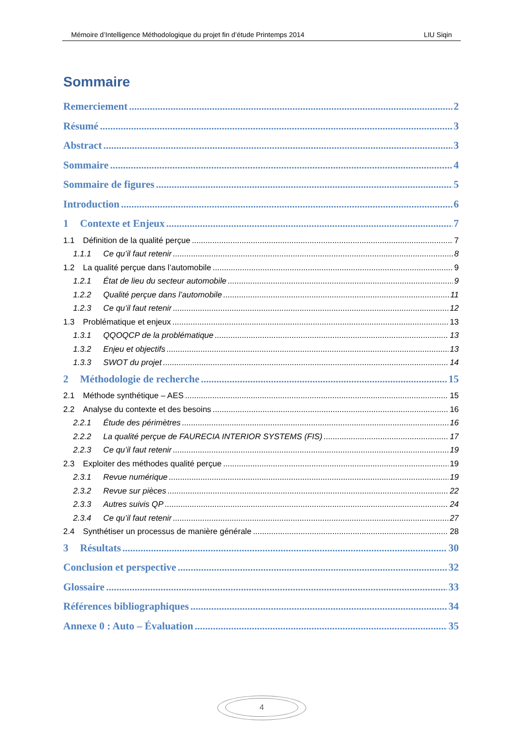Mémoire d’Intelligence Méthodologique du projet fin d’étude Printemps 2014 LIU Siqin
Sommaire
Remerciement 2
Résumé 3
Abstract 3
Sommaire 4
Sommaire de figures 5
Introduction 6
1 Contexte et Enjeux 7
1.1 Définition de la qualité perçue 7
1.1.1 Ce qu’il faut retenir 8
1.2 La qualité perçue dans l’automobile 9
1.2.1 État de lieu du secteur automobile 9
1.2.2 Qualité perçue dans l’automobile 11
1.2.3 Ce qu’il faut retenir 12
1.3 Problématique et enjeux 13
1.3.1 QQOQCP de la problématique 13
1.3.2 Enjeu et objectifs 13
1.3.3 SWOT du projet 14
2 Méthodologie de recherche 15
2.1 Méthode synthétique – AES 15
2.2 Analyse du contexte et des besoins 16
2.2.1 Étude des périmètres 16
2.2.2 La qualité perçue de FAURECIA INTERIOR SYSTEMS (FIS) 17
2.2.3 Ce qu’il faut retenir 19
2.3 Exploiter des méthodes qualité perçue 19
2.3.1 Revue numérique 19
2.3.2 Revue sur pièces 22
2.3.3 Autres suivis QP 24
2.3.4 Ce qu’il faut retenir 27
2.4 Synthétiser un processus de manière générale 28
3 Résultats 30
Conclusion et perspective 32
Glossaire 33
Références bibliographiques 34
Annexe 0 : Auto – Évaluation 35
4